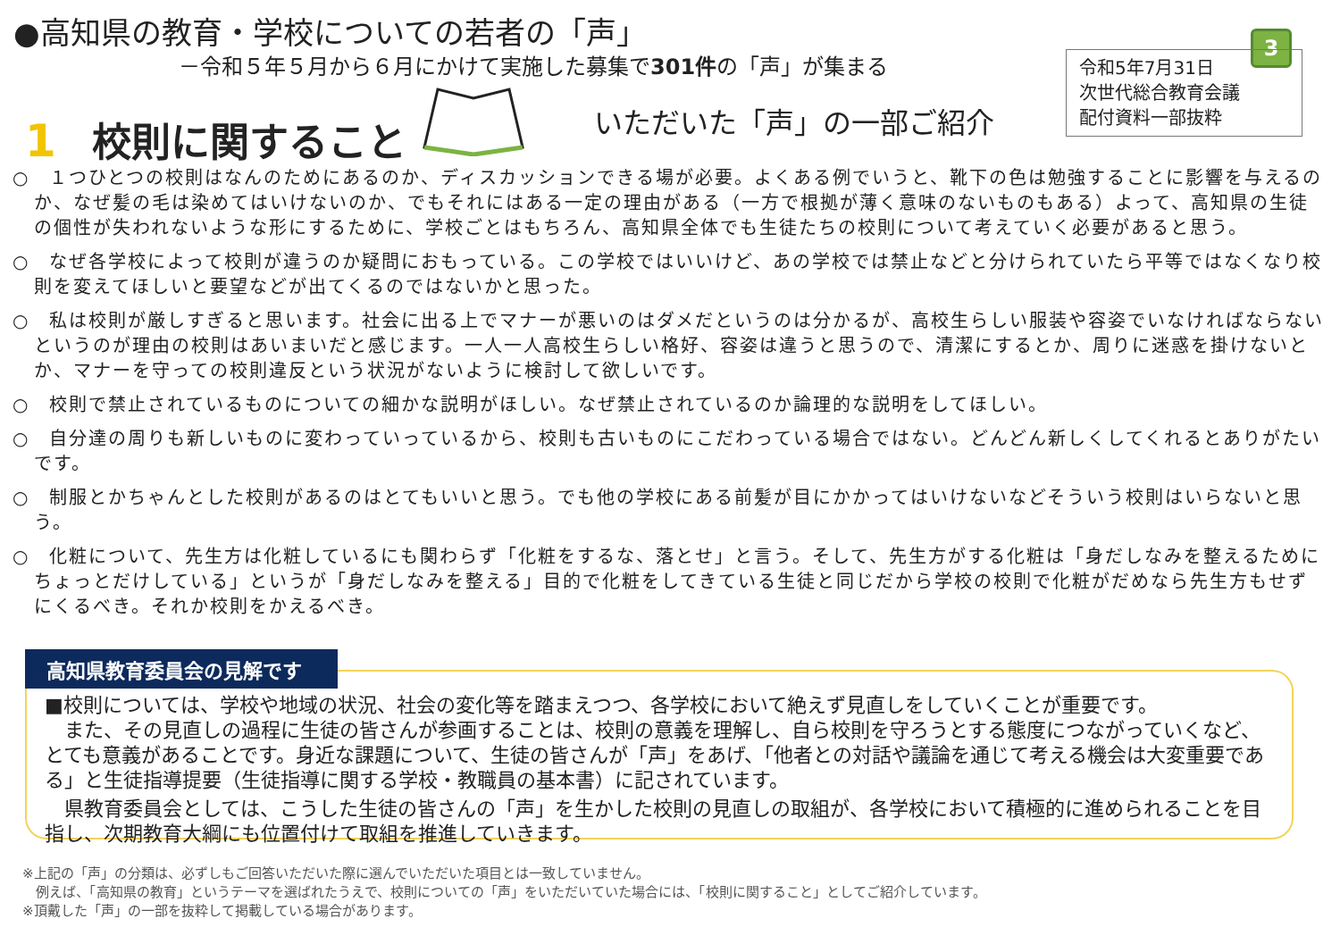●高知県の教育・学校についての若者の「声」
－令和５年５月から６月にかけて実施した募集で301件の「声」が集まる
3
令和5年7月31日
次世代総合教育会議
配付資料一部抜粋
1 校則に関すること いただいた「声」の一部ご紹介
○　１つひとつの校則はなんのためにあるのか、ディスカッションできる場が必要。よくある例でいうと、靴下の色は勉強することに影響を与えるのか、なぜ髪の毛は染めてはいけないのか、でもそれにはある一定の理由がある（一方で根拠が薄く意味のないものもある）よって、高知県の生徒の個性が失われないような形にするために、学校ごとはもちろん、高知県全体でも生徒たちの校則について考えていく必要があると思う。
○　なぜ各学校によって校則が違うのか疑問におもっている。この学校ではいいけど、あの学校では禁止などと分けられていたら平等ではなくなり校則を変えてほしいと要望などが出てくるのではないかと思った。
○　私は校則が厳しすぎると思います。社会に出る上でマナーが悪いのはダメだというのは分かるが、高校生らしい服装や容姿でいなければならないというのが理由の校則はあいまいだと感じます。一人一人高校生らしい格好、容姿は違うと思うので、清潔にするとか、周りに迷惑を掛けないとか、マナーを守っての校則違反という状況がないように検討して欲しいです。
○　校則で禁止されているものについての細かな説明がほしい。なぜ禁止されているのか論理的な説明をしてほしい。
○　自分達の周りも新しいものに変わっていっているから、校則も古いものにこだわっている場合ではない。どんどん新しくしてくれるとありがたいです。
○　制服とかちゃんとした校則があるのはとてもいいと思う。でも他の学校にある前髪が目にかかってはいけないなどそういう校則はいらないと思う。
○　化粧について、先生方は化粧しているにも関わらず「化粧をするな、落とせ」と言う。そして、先生方がする化粧は「身だしなみを整えるためにちょっとだけしている」というが「身だしなみを整える」目的で化粧をしてきている生徒と同じだから学校の校則で化粧がだめなら先生方もせずにくるべき。それか校則をかえるべき。
■校則については、学校や地域の状況、社会の変化等を踏まえつつ、各学校において絶えず見直しをしていくことが重要です。
　また、その見直しの過程に生徒の皆さんが参画することは、校則の意義を理解し、自ら校則を守ろうとする態度につながっていくなど、とても意義があることです。身近な課題について、生徒の皆さんが「声」をあげ、「他者との対話や議論を通じて考える機会は大変重要である」と生徒指導提要（生徒指導に関する学校・教職員の基本書）に記されています。
　県教育委員会としては、こうした生徒の皆さんの「声」を生かした校則の見直しの取組が、各学校において積極的に進められることを目指し、次期教育大綱にも位置付けて取組を推進していきます。
高知県教育委員会の見解です
※上記の「声」の分類は、必ずしもご回答いただいた際に選んでいただいた項目とは一致していません。
　例えば、「高知県の教育」というテーマを選ばれたうえで、校則についての「声」をいただいていた場合には、「校則に関すること」としてご紹介しています。
※頂戴した「声」の一部を抜粋して掲載している場合があります。